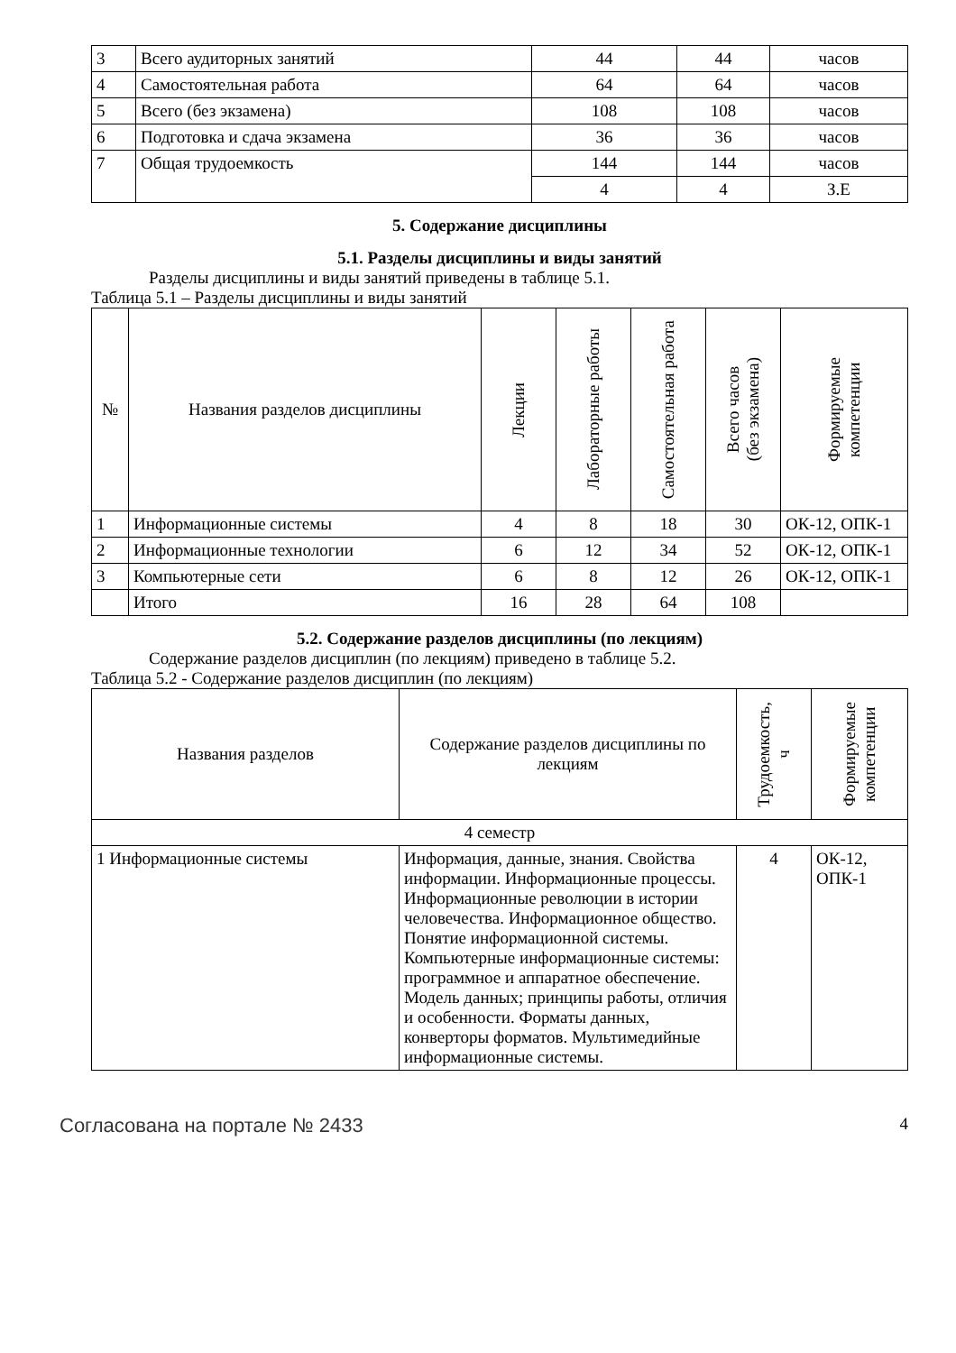| 3 | Всего аудиторных занятий | 44 | 44 | часов |
| 4 | Самостоятельная работа | 64 | 64 | часов |
| 5 | Всего (без экзамена) | 108 | 108 | часов |
| 6 | Подготовка и сдача экзамена | 36 | 36 | часов |
| 7 | Общая трудоемкость | 144 | 144 | часов |
| | | 4 | 4 | З.Е |
5. Содержание дисциплины
5.1. Разделы дисциплины и виды занятий
Разделы дисциплины и виды занятий приведены в таблице 5.1.
Таблица 5.1 – Разделы дисциплины и виды занятий
| № | Названия разделов дисциплины | Лекции | Лабораторные работы | Самостоятельная работа | Всего часов (без экзамена) | Формируемые компетенции |
| --- | --- | --- | --- | --- | --- | --- |
| 1 | Информационные системы | 4 | 8 | 18 | 30 | ОК-12, ОПК-1 |
| 2 | Информационные технологии | 6 | 12 | 34 | 52 | ОК-12, ОПК-1 |
| 3 | Компьютерные сети | 6 | 8 | 12 | 26 | ОК-12, ОПК-1 |
| | Итого | 16 | 28 | 64 | 108 | |
5.2. Содержание разделов дисциплины (по лекциям)
Содержание разделов дисциплин (по лекциям) приведено в таблице 5.2.
Таблица 5.2 - Содержание разделов дисциплин (по лекциям)
| Названия разделов | Содержание разделов дисциплины по лекциям | Трудоемкость, ч | Формируемые компетенции |
| --- | --- | --- | --- |
| 4 семестр | | | |
| 1 Информационные системы | Информация, данные, знания. Свойства информации. Информационные процессы. Информационные революции в истории человечества. Информационное общество. Понятие информационной системы. Компьютерные информационные системы: программное и аппаратное обеспечение. Модель данных; принципы работы, отличия и особенности. Форматы данных, конверторы форматов. Мультимедийные информационные системы. | 4 | ОК-12, ОПК-1 |
Согласована на портале № 2433 4